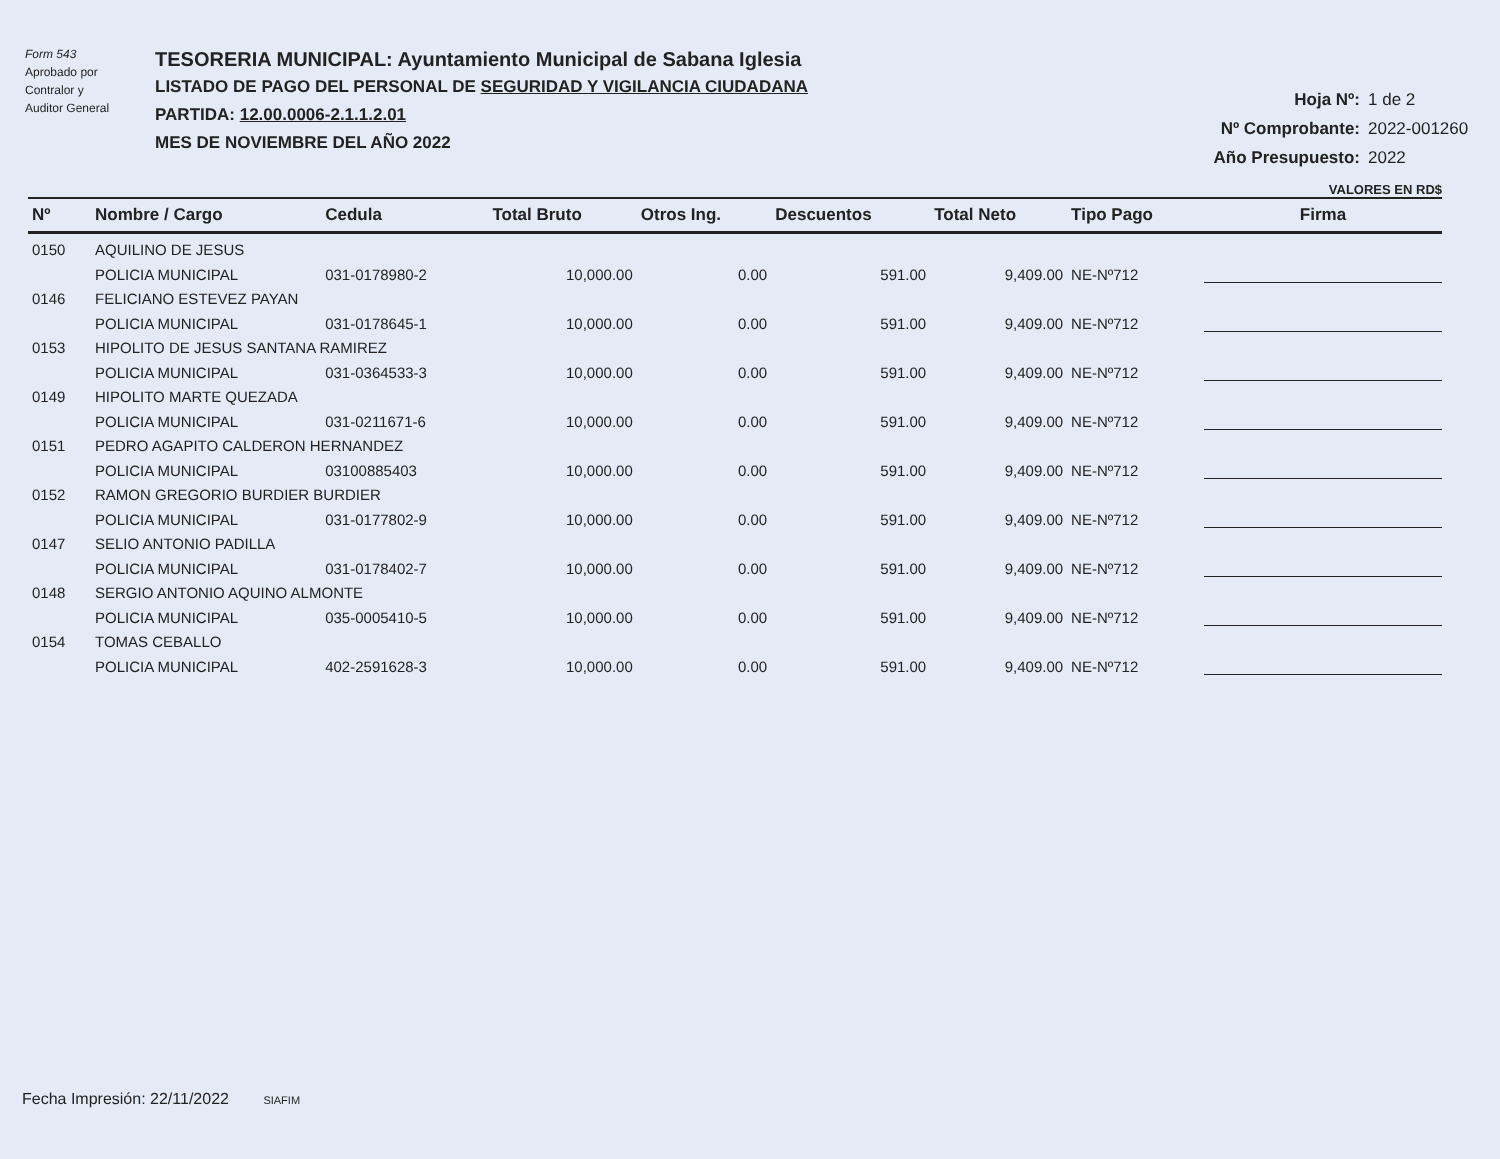Form 543
Aprobado por
Contralor y
Auditor General
TESORERIA MUNICIPAL: Ayuntamiento Municipal de Sabana Iglesia
LISTADO DE PAGO DEL PERSONAL DE SEGURIDAD Y VIGILANCIA CIUDADANA
PARTIDA: 12.00.0006-2.1.1.2.01
MES DE NOVIEMBRE DEL AÑO 2022
Hoja Nº: 1 de 2
Nº Comprobante: 2022-001260
Año Presupuesto: 2022
VALORES EN RD$
| Nº | Nombre / Cargo | Cedula | Total Bruto | Otros Ing. | Descuentos | Total Neto | Tipo Pago | Firma |
| --- | --- | --- | --- | --- | --- | --- | --- | --- |
| 0150 | AQUILINO DE JESUS | | | | | | | |
| | POLICIA MUNICIPAL | 031-0178980-2 | 10,000.00 | 0.00 | 591.00 | 9,409.00 | NE-Nº712 | |
| 0146 | FELICIANO ESTEVEZ PAYAN | | | | | | | |
| | POLICIA MUNICIPAL | 031-0178645-1 | 10,000.00 | 0.00 | 591.00 | 9,409.00 | NE-Nº712 | |
| 0153 | HIPOLITO DE JESUS SANTANA RAMIREZ | | | | | | | |
| | POLICIA MUNICIPAL | 031-0364533-3 | 10,000.00 | 0.00 | 591.00 | 9,409.00 | NE-Nº712 | |
| 0149 | HIPOLITO MARTE QUEZADA | | | | | | | |
| | POLICIA MUNICIPAL | 031-0211671-6 | 10,000.00 | 0.00 | 591.00 | 9,409.00 | NE-Nº712 | |
| 0151 | PEDRO AGAPITO CALDERON HERNANDEZ | | | | | | | |
| | POLICIA MUNICIPAL | 03100885403 | 10,000.00 | 0.00 | 591.00 | 9,409.00 | NE-Nº712 | |
| 0152 | RAMON GREGORIO BURDIER BURDIER | | | | | | | |
| | POLICIA MUNICIPAL | 031-0177802-9 | 10,000.00 | 0.00 | 591.00 | 9,409.00 | NE-Nº712 | |
| 0147 | SELIO ANTONIO PADILLA | | | | | | | |
| | POLICIA MUNICIPAL | 031-0178402-7 | 10,000.00 | 0.00 | 591.00 | 9,409.00 | NE-Nº712 | |
| 0148 | SERGIO ANTONIO AQUINO ALMONTE | | | | | | | |
| | POLICIA MUNICIPAL | 035-0005410-5 | 10,000.00 | 0.00 | 591.00 | 9,409.00 | NE-Nº712 | |
| 0154 | TOMAS CEBALLO | | | | | | | |
| | POLICIA MUNICIPAL | 402-2591628-3 | 10,000.00 | 0.00 | 591.00 | 9,409.00 | NE-Nº712 | |
Fecha Impresión: 22/11/2022 SIAFIM